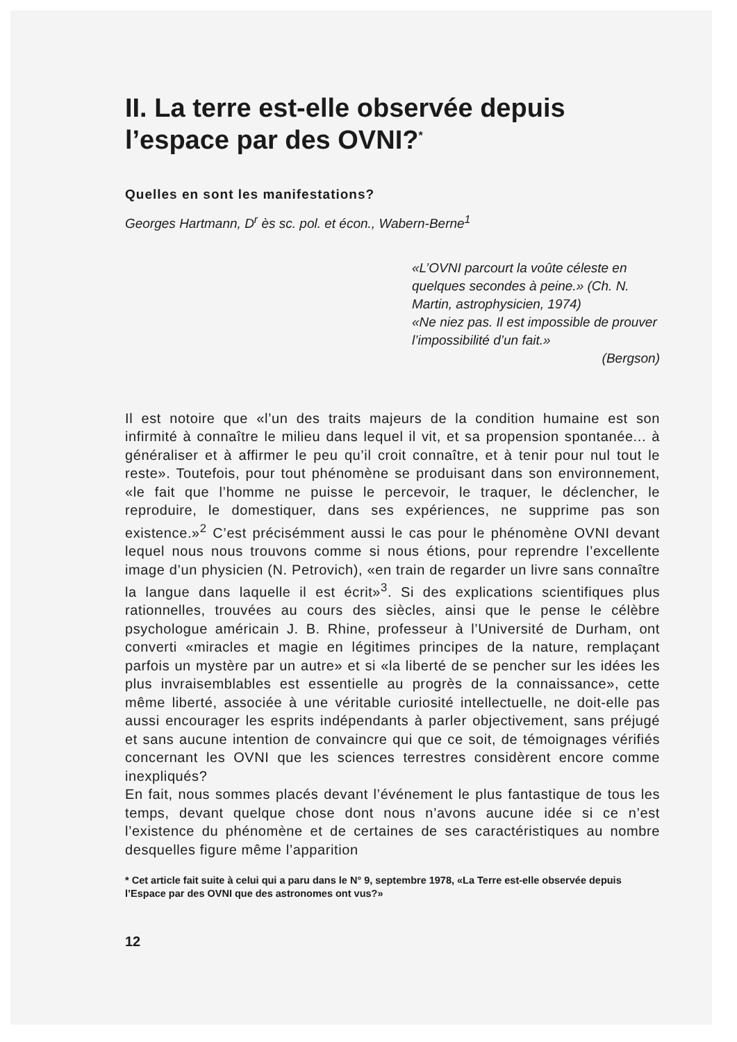II. La terre est-elle observée depuis l’espace par des OVNI?<sup>*</sup>
Quelles en sont les manifestations?
Georges Hartmann, D<sup>r</sup> ès sc. pol. et écon., Wabern-Berne<sup>1</sup>
«L’OVNI parcourt la voûte céleste en quelques secondes à peine.» (Ch. N. Martin, astrophysicien, 1974)
«Ne niez pas. Il est impossible de prouver l’impossibilité d’un fait.»
(Bergson)
Il est notoire que «l’un des traits majeurs de la condition humaine est son infirmité à connaître le milieu dans lequel il vit, et sa propension spontanée... à généraliser et à affirmer le peu qu’il croit connaître, et à tenir pour nul tout le reste». Toutefois, pour tout phénomène se produisant dans son environnement, «le fait que l’homme ne puisse le percevoir, le traquer, le déclencher, le reproduire, le domestiquer, dans ses expériences, ne supprime pas son existence.»<sup>2</sup> C’est précisémment aussi le cas pour le phénomène OVNI devant lequel nous nous trouvons comme si nous étions, pour reprendre l’excellente image d’un physicien (N. Petrovich), «en train de regarder un livre sans connaître la langue dans laquelle il est écrit»<sup>3</sup>. Si des explications scientifiques plus rationnelles, trouvées au cours des siècles, ainsi que le pense le célèbre psychologue américain J. B. Rhine, professeur à l’Université de Durham, ont converti «miracles et magie en légitimes principes de la nature, remplaçant parfois un mystère par un autre» et si «la liberté de se pencher sur les idées les plus invraisemblables est essentielle au progrès de la connaissance», cette même liberté, associée à une véritable curiosité intellectuelle, ne doit-elle pas aussi encourager les esprits indépendants à parler objectivement, sans préjugé et sans aucune intention de convaincre qui que ce soit, de témoignages vérifiés concernant les OVNI que les sciences terrestres considèrent encore comme inexpliqués?
En fait, nous sommes placés devant l’événement le plus fantastique de tous les temps, devant quelque chose dont nous n’avons aucune idée si ce n’est l’existence du phénomène et de certaines de ses caractéristiques au nombre desquelles figure même l’apparition
* Cet article fait suite à celui qui a paru dans le N° 9, septembre 1978, «La Terre est-elle observée depuis l’Espace par des OVNI que des astronomes ont vus?»
12